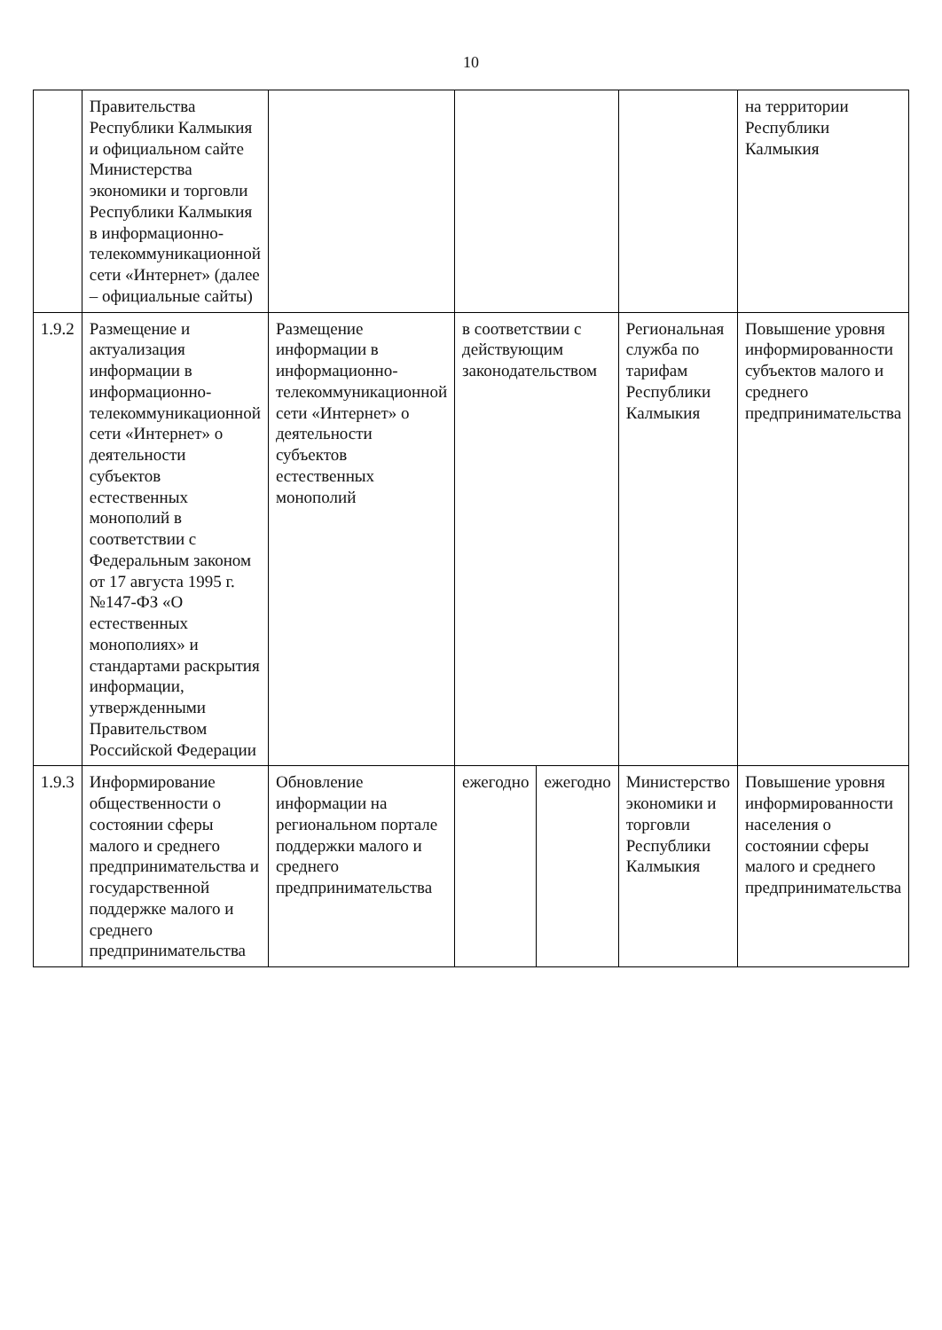10
| | Правительства Республики Калмыкия и официальном сайте Министерства экономики и торговли Республики Калмыкия в информационно-телекоммуникационной сети «Интернет» (далее – официальные сайты) | | | | | на территории Республики Калмыкия |
| 1.9.2 | Размещение и актуализация информации в информационно-телекоммуникационной сети «Интернет» о деятельности субъектов естественных монополий в соответствии с Федеральным законом от 17 августа 1995 г. №147-ФЗ «О естественных монополиях» и стандартами раскрытия информации, утвержденными Правительством Российской Федерации | Размещение информации в информационно-телекоммуникационной сети «Интернет» о деятельности субъектов естественных монополий | в соответствии с действующим законодательством | | Региональная служба по тарифам Республики Калмыкия | Повышение уровня информированности субъектов малого и среднего предпринимательства |
| 1.9.3 | Информирование общественности о состоянии сферы малого и среднего предпринимательства и государственной поддержке малого и среднего предпринимательства | Обновление информации на региональном портале поддержки малого и среднего предпринимательства | ежегодно | ежегодно | Министерство экономики и торговли Республики Калмыкия | Повышение уровня информированности населения о состоянии сферы малого и среднего предпринимательства |